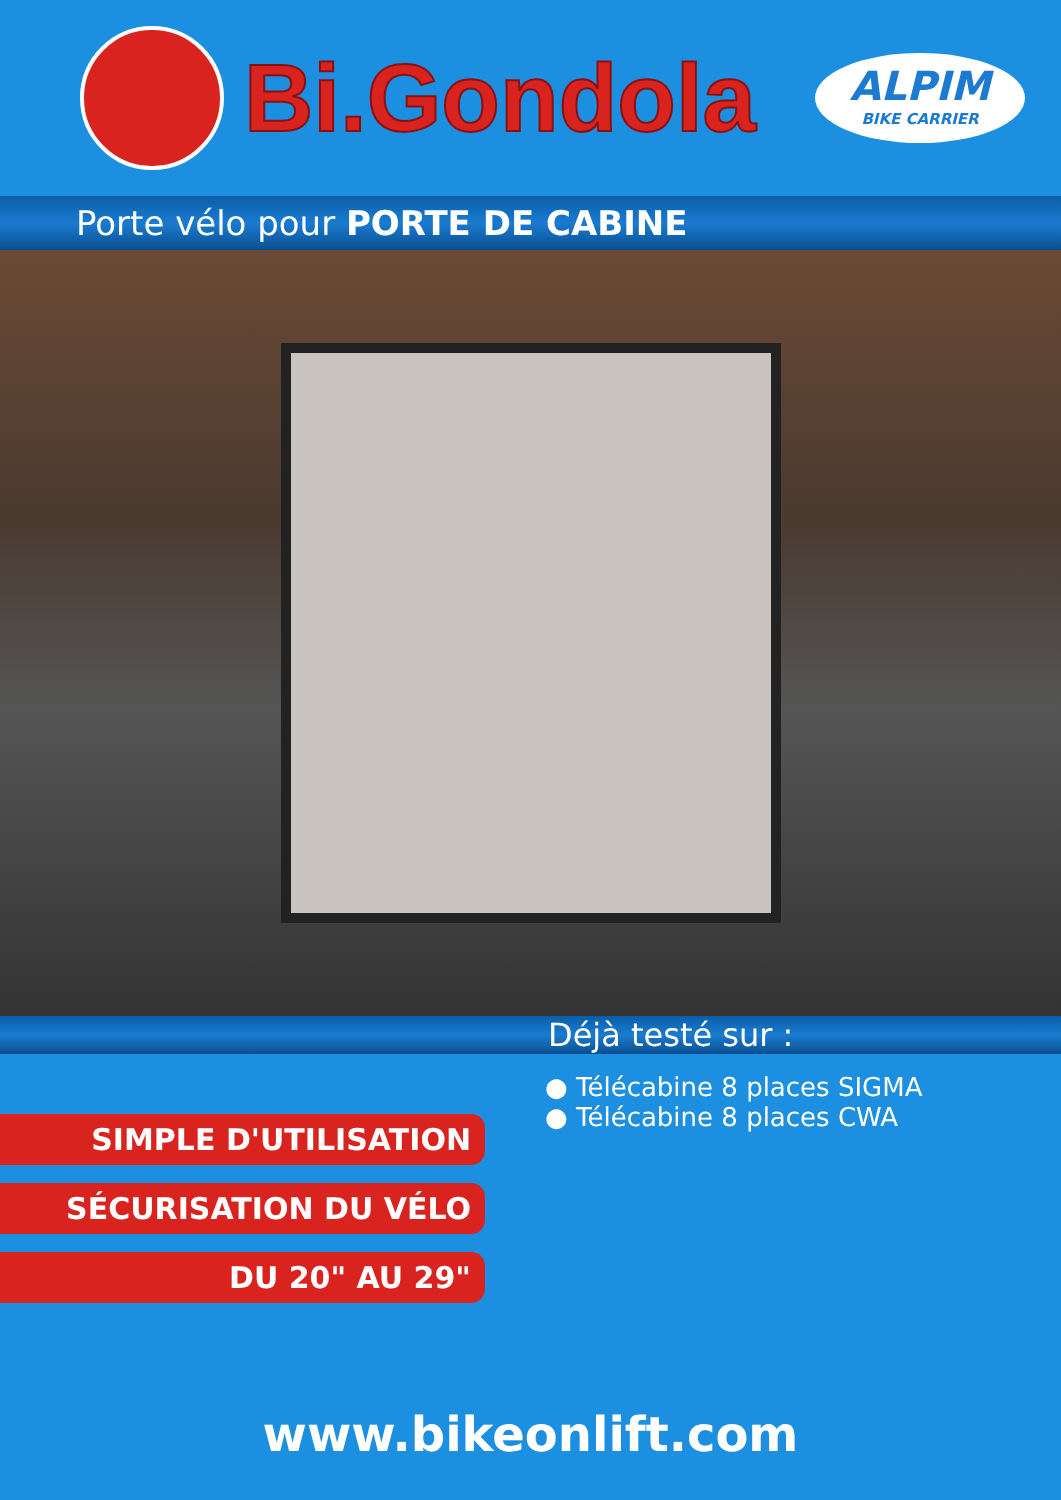Bi.Gondola
ALPIM
BIKE CARRIER
Porte vélo pour PORTE DE CABINE
Déjà testé sur :
SIMPLE D'UTILISATION
SÉCURISATION DU VÉLO
DU 20" AU 29"
● Télécabine 8 places SIGMA
● Télécabine 8 places CWA
www.bikeonlift.com